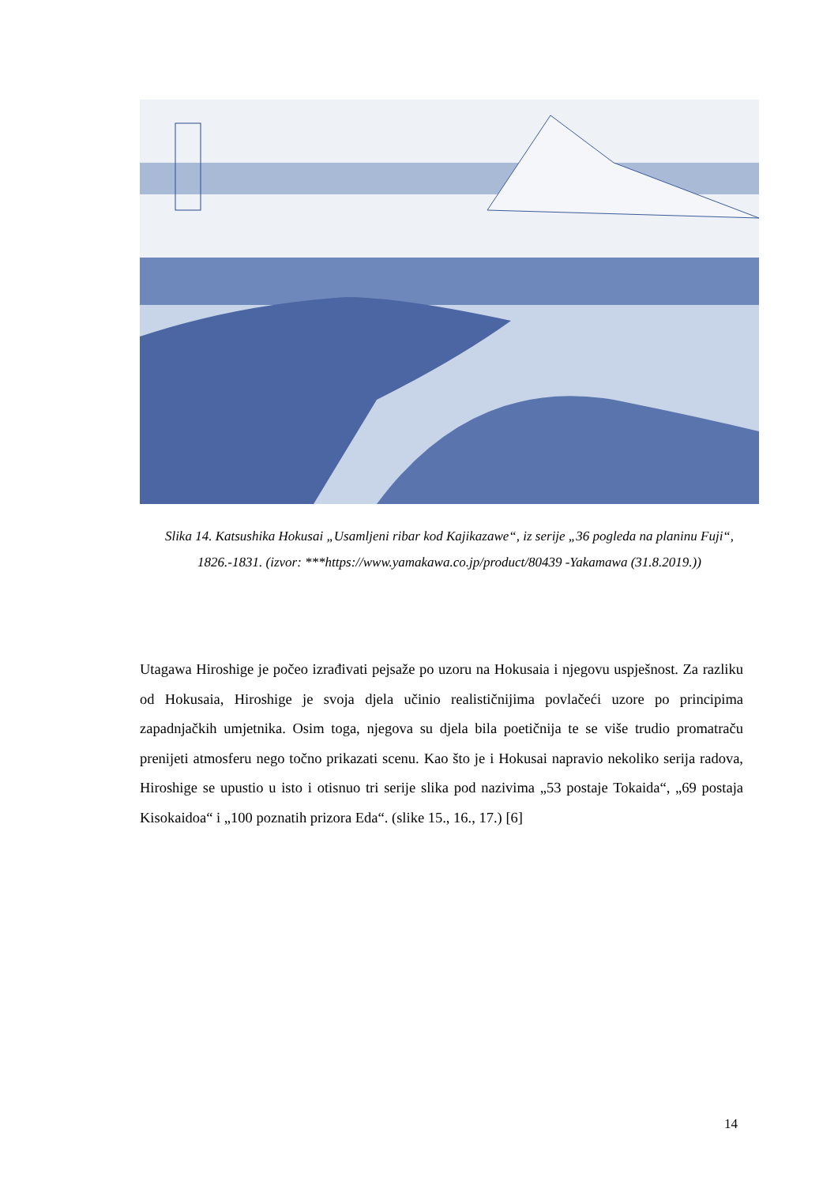Slika 14. Katsushika Hokusai „Usamljeni ribar kod Kajikazawe“, iz serije „36 pogleda na planinu Fuji“, 1826.-1831. (izvor: ***https://www.yamakawa.co.jp/product/80439 -Yakamawa (31.8.2019.))
Utagawa Hiroshige je počeo izrađivati pejsaže po uzoru na Hokusaia i njegovu uspješnost. Za razliku od Hokusaia, Hiroshige je svoja djela učinio realističnijima povlačeći uzore po principima zapadnjačkih umjetnika. Osim toga, njegova su djela bila poetičnija te se više trudio promatraču prenijeti atmosferu nego točno prikazati scenu. Kao što je i Hokusai napravio nekoliko serija radova, Hiroshige se upustio u isto i otisnuo tri serije slika pod nazivima „53 postaje Tokaida“, „69 postaja Kisokaidoa“ i „100 poznatih prizora Eda“. (slike 15., 16., 17.) [6]
14